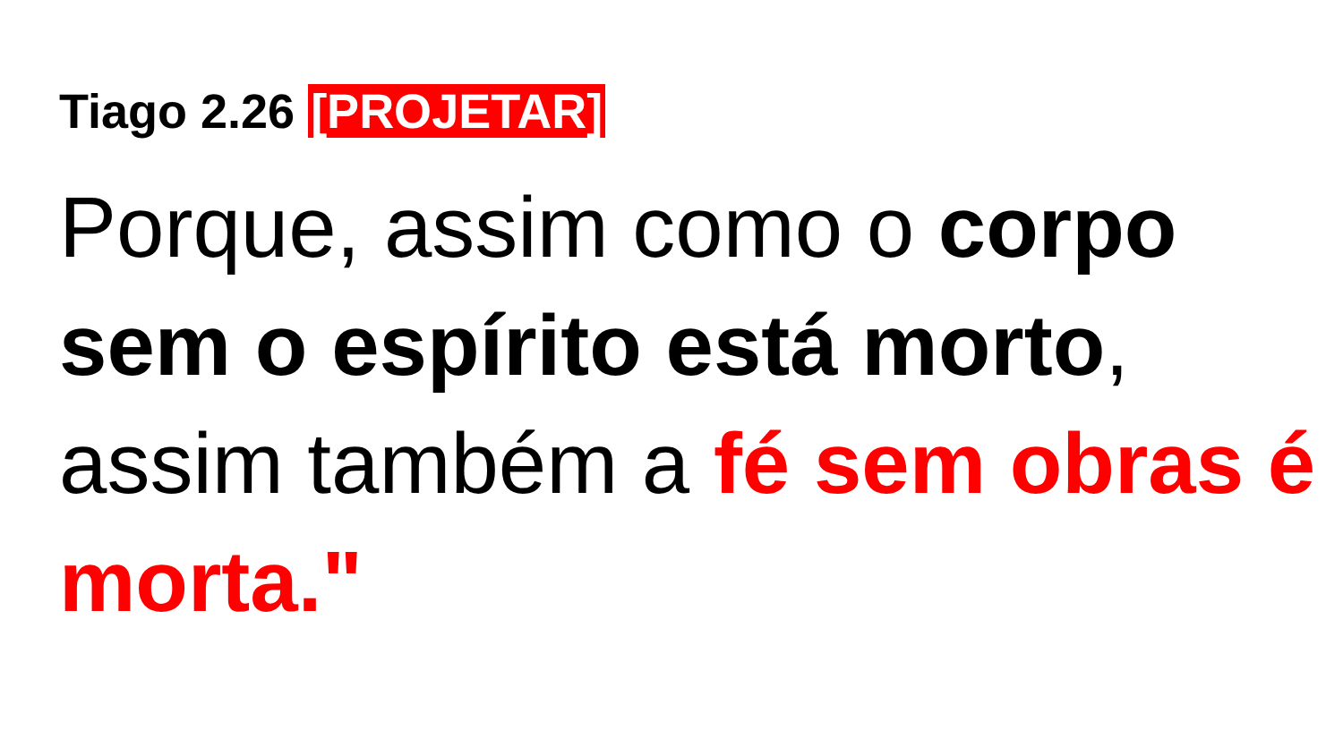Tiago 2.26 [PROJETAR]
Porque, assim como o corpo sem o espírito está morto, assim também a fé sem obras é morta."